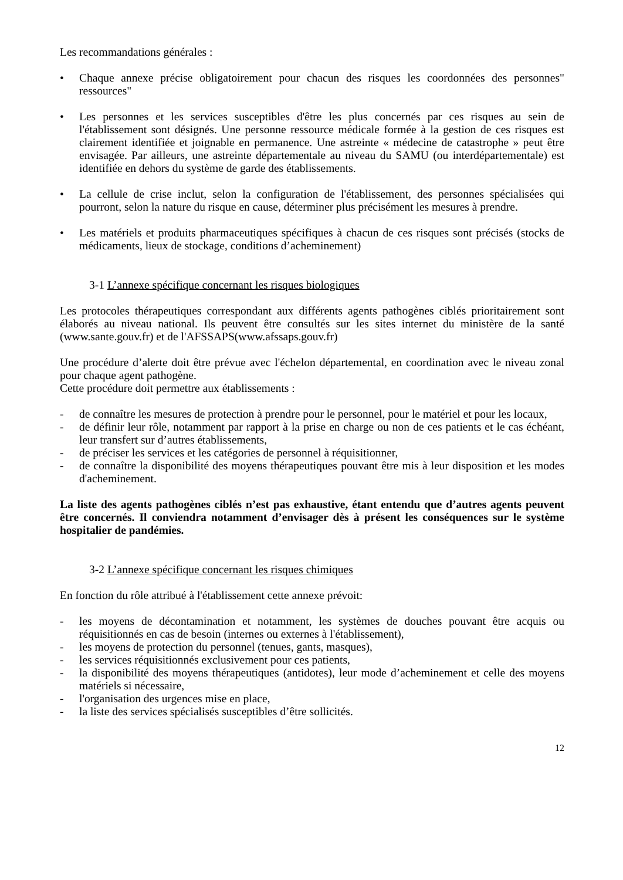Les recommandations générales :
• Chaque annexe précise obligatoirement pour chacun des risques les coordonnées des personnes" ressources"
• Les personnes et les services susceptibles d'être les plus concernés par ces risques au sein de l'établissement sont désignés. Une personne ressource médicale formée à la gestion de ces risques est clairement identifiée et joignable en permanence. Une astreinte « médecine de catastrophe » peut être envisagée. Par ailleurs, une astreinte départementale au niveau du SAMU (ou interdépartementale) est identifiée en dehors du système de garde des établissements.
• La cellule de crise inclut, selon la configuration de l'établissement, des personnes spécialisées qui pourront, selon la nature du risque en cause, déterminer plus précisément les mesures à prendre.
• Les matériels et produits pharmaceutiques spécifiques à chacun de ces risques sont précisés (stocks de médicaments, lieux de stockage, conditions d’acheminement)
3-1 L’annexe spécifique concernant les risques biologiques
Les protocoles thérapeutiques correspondant aux différents agents pathogènes ciblés prioritairement sont élaborés au niveau national. Ils peuvent être consultés sur les sites internet du ministère de la santé (www.sante.gouv.fr) et de l'AFSSAPS(www.afssaps.gouv.fr)
Une procédure d’alerte doit être prévue avec l'échelon départemental, en coordination avec le niveau zonal pour chaque agent pathogène.
Cette procédure doit permettre aux établissements :
- de connaître les mesures de protection à prendre pour le personnel, pour le matériel et pour les locaux,
- de définir leur rôle, notamment par rapport à la prise en charge ou non de ces patients et le cas échéant, leur transfert sur d’autres établissements,
- de préciser les services et les catégories de personnel à réquisitionner,
- de connaître la disponibilité des moyens thérapeutiques pouvant être mis à leur disposition et les modes d'acheminement.
La liste des agents pathogènes ciblés n’est pas exhaustive, étant entendu que d’autres agents peuvent être concernés. Il conviendra notamment d’envisager dès à présent les conséquences sur le système hospitalier de pandémies.
3-2 L’annexe spécifique concernant les risques chimiques
En fonction du rôle attribué à l'établissement cette annexe prévoit:
- les moyens de décontamination et notamment, les systèmes de douches pouvant être acquis ou réquisitionnés en cas de besoin (internes ou externes à l'établissement),
- les moyens de protection du personnel (tenues, gants, masques),
- les services réquisitionnés exclusivement pour ces patients,
- la disponibilité des moyens thérapeutiques (antidotes), leur mode d’acheminement et celle des moyens matériels si nécessaire,
- l'organisation des urgences mise en place,
- la liste des services spécialisés susceptibles d’être sollicités.
12